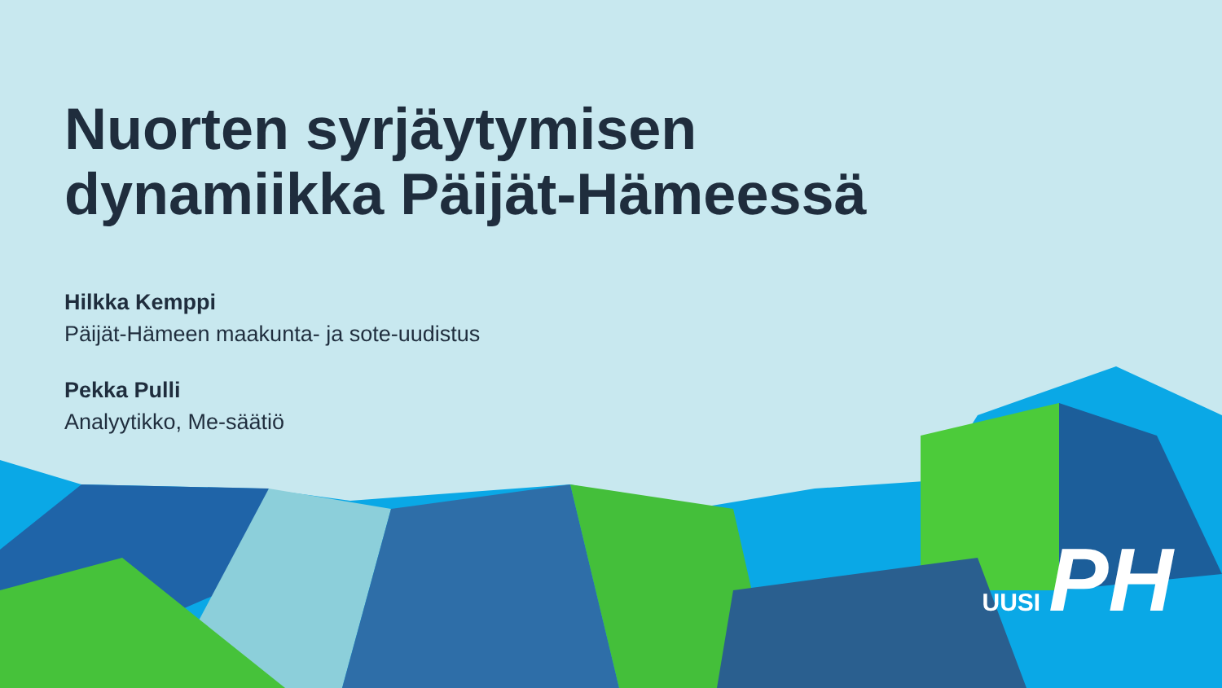Nuorten syrjäytymisen
dynamiikka Päijät-Hämeessä
Hilkka Kemppi
Päijät-Hämeen maakunta- ja sote-uudistus
Pekka Pulli
Analyytikko, Me-säätiö
UUSI PH